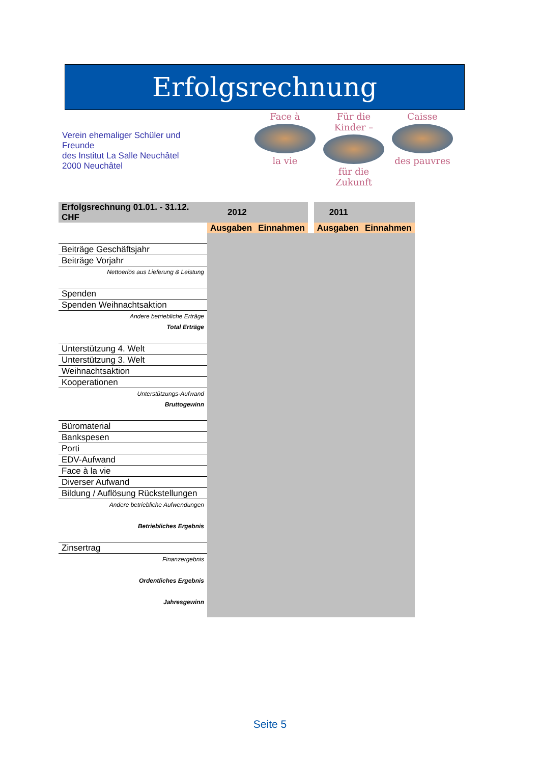Erfolgsrechnung
Verein ehemaliger Schüler und Freunde
des Institut La Salle Neuchâtel
2000 Neuchâtel
Face à
la vie
Für die Kinder –
für die Zukunft
Caisse
des pauvres
| Erfolgsrechnung 01.01. - 31.12. CHF | 2012 | | 2011 | |
| --- | --- | --- | --- | --- |
| | Ausgaben | Einnahmen | Ausgaben | Einnahmen |
| Beiträge Geschäftsjahr | | | | |
| Beiträge Vorjahr | | | | |
| Nettoerlös aus Lieferung & Leistung | | | | |
| Spenden | | | | |
| Spenden Weihnachtsaktion | | | | |
| Andere betriebliche Erträge | | | | |
| Total Erträge | | | | |
| Unterstützung 4. Welt | | | | |
| Unterstützung 3. Welt | | | | |
| Weihnachtsaktion | | | | |
| Kooperationen | | | | |
| Unterstützungs-Aufwand | | | | |
| Bruttogewinn | | | | |
| Büromaterial | | | | |
| Bankspesen | | | | |
| Porti | | | | |
| EDV-Aufwand | | | | |
| Face à la vie | | | | |
| Diverser Aufwand | | | | |
| Bildung / Auflösung Rückstellungen | | | | |
| Andere betriebliche Aufwendungen | | | | |
| Betriebliches Ergebnis | | | | |
| Zinsertrag | | | | |
| Finanzergebnis | | | | |
| Ordentliches Ergebnis | | | | |
| Jahresgewinn | | | | |
Seite 5